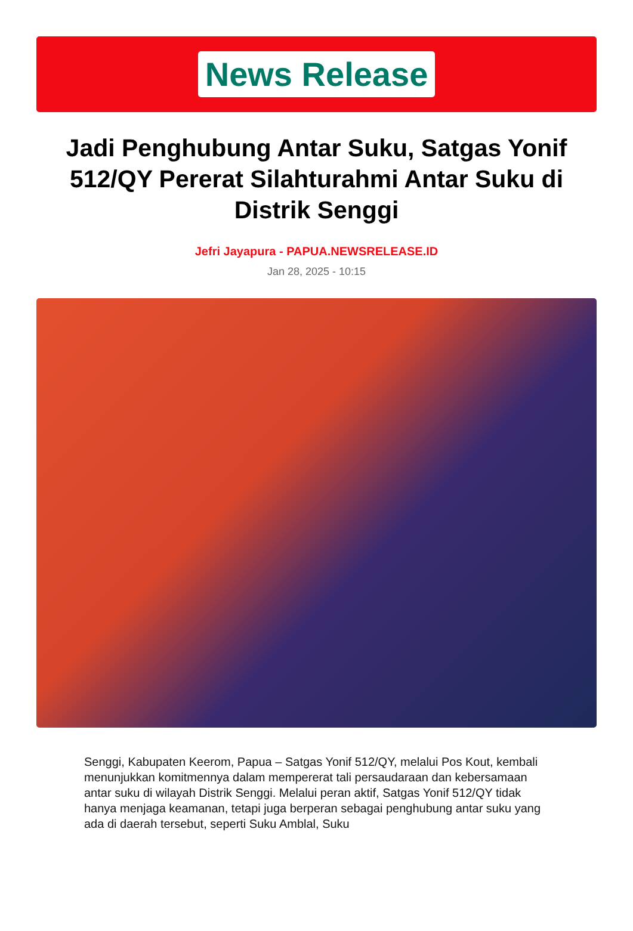News Release
Jadi Penghubung Antar Suku, Satgas Yonif 512/QY Pererat Silahturahmi Antar Suku di Distrik Senggi
Jefri Jayapura - PAPUA.NEWSRELEASE.ID
Jan 28, 2025 - 10:15
Senggi, Kabupaten Keerom, Papua – Satgas Yonif 512/QY, melalui Pos Kout, kembali menunjukkan komitmennya dalam mempererat tali persaudaraan dan kebersamaan antar suku di wilayah Distrik Senggi. Melalui peran aktif, Satgas Yonif 512/QY tidak hanya menjaga keamanan, tetapi juga berperan sebagai penghubung antar suku yang ada di daerah tersebut, seperti Suku Amblal, Suku